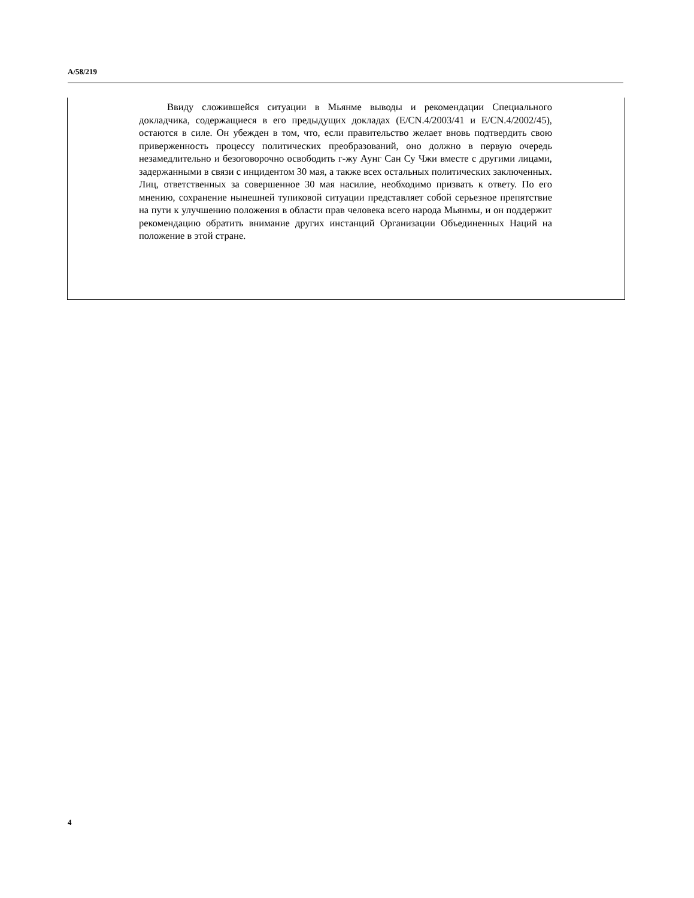A/58/219
Ввиду сложившейся ситуации в Мьянме выводы и рекомендации Специального докладчика, содержащиеся в его предыдущих докладах (E/CN.4/2003/41 и E/CN.4/2002/45), остаются в силе. Он убежден в том, что, если правительство желает вновь подтвердить свою приверженность процессу политических преобразований, оно должно в первую очередь незамедлительно и безоговорочно освободить г-жу Аунг Сан Су Чжи вместе с другими лицами, задержанными в связи с инцидентом 30 мая, а также всех остальных политических заключенных. Лиц, ответственных за совершенное 30 мая насилие, необходимо призвать к ответу. По его мнению, сохранение нынешней тупиковой ситуации представляет собой серьезное препятствие на пути к улучшению положения в области прав человека всего народа Мьянмы, и он поддержит рекомендацию обратить внимание других инстанций Организации Объединенных Наций на положение в этой стране.
4